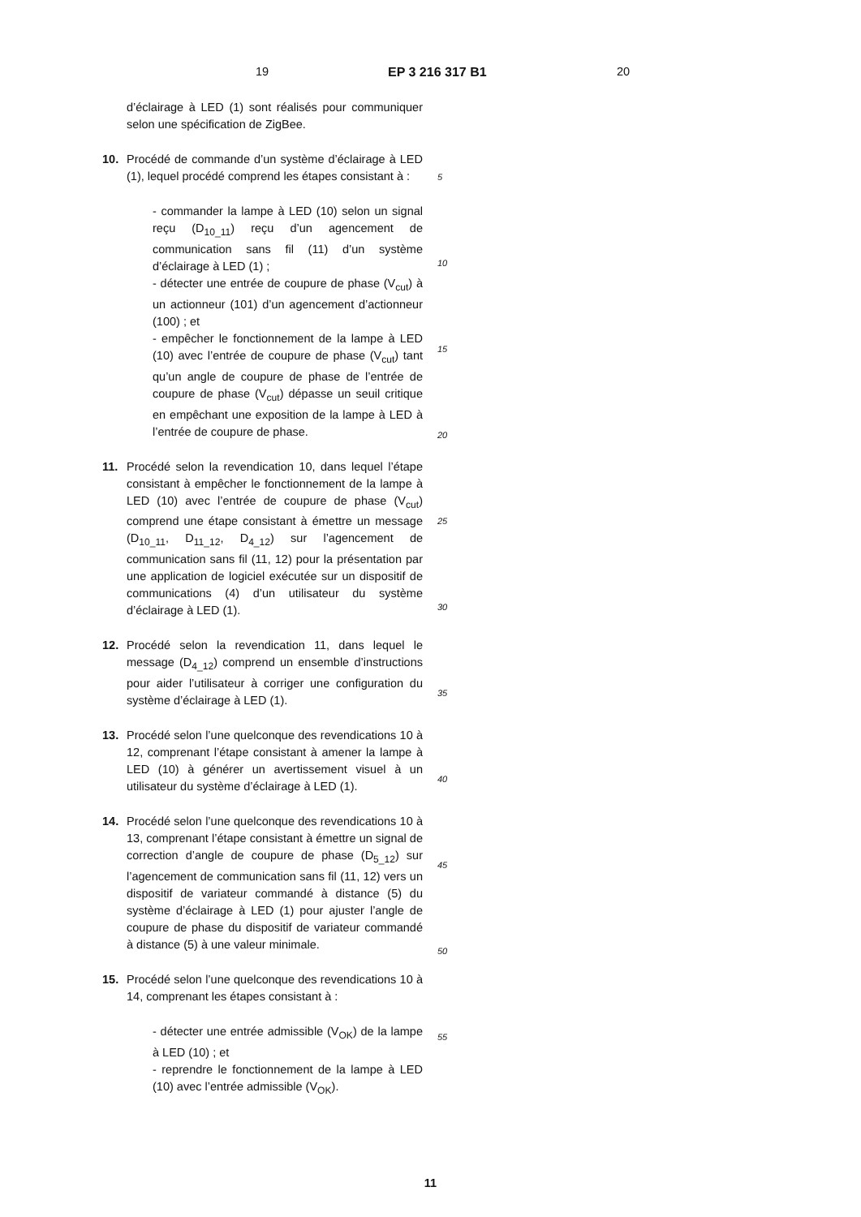19 EP 3 216 317 B1 20
d’éclairage à LED (1) sont réalisés pour communiquer selon une spécification de ZigBee.
10. Procédé de commande d’un système d’éclairage à LED (1), lequel procédé comprend les étapes consistant à :
- commander la lampe à LED (10) selon un signal reçu (D<sub>10_11</sub>) reçu d’un agencement de communication sans fil (11) d’un système d’éclairage à LED (1) ;
- détecter une entrée de coupure de phase (V<sub>cut</sub>) à un actionneur (101) d’un agencement d’actionneur (100) ; et
- empêcher le fonctionnement de la lampe à LED (10) avec l’entrée de coupure de phase (V<sub>cut</sub>) tant qu’un angle de coupure de phase de l’entrée de coupure de phase (V<sub>cut</sub>) dépasse un seuil critique en empêchant une exposition de la lampe à LED à l’entrée de coupure de phase.
11. Procédé selon la revendication 10, dans lequel l’étape consistant à empêcher le fonctionnement de la lampe à LED (10) avec l’entrée de coupure de phase (V<sub>cut</sub>) comprend une étape consistant à émettre un message (D<sub>10_11</sub>, D<sub>11_12</sub>, D<sub>4_12</sub>) sur l’agencement de communication sans fil (11, 12) pour la présentation par une application de logiciel exécutée sur un dispositif de communications (4) d’un utilisateur du système d’éclairage à LED (1).
12. Procédé selon la revendication 11, dans lequel le message (D<sub>4_12</sub>) comprend un ensemble d’instructions pour aider l’utilisateur à corriger une configuration du système d’éclairage à LED (1).
13. Procédé selon l’une quelconque des revendications 10 à 12, comprenant l’étape consistant à amener la lampe à LED (10) à générer un avertissement visuel à un utilisateur du système d’éclairage à LED (1).
14. Procédé selon l’une quelconque des revendications 10 à 13, comprenant l’étape consistant à émettre un signal de correction d’angle de coupure de phase (D<sub>5_12</sub>) sur l’agencement de communication sans fil (11, 12) vers un dispositif de variateur commandé à distance (5) du système d’éclairage à LED (1) pour ajuster l’angle de coupure de phase du dispositif de variateur commandé à distance (5) à une valeur minimale.
15. Procédé selon l’une quelconque des revendications 10 à 14, comprenant les étapes consistant à :
- détecter une entrée admissible (V<sub>OK</sub>) de la lampe à LED (10) ; et
- reprendre le fonctionnement de la lampe à LED (10) avec l’entrée admissible (V<sub>OK</sub>).
5
10
15
20
25
30
35
40
45
50
55
11